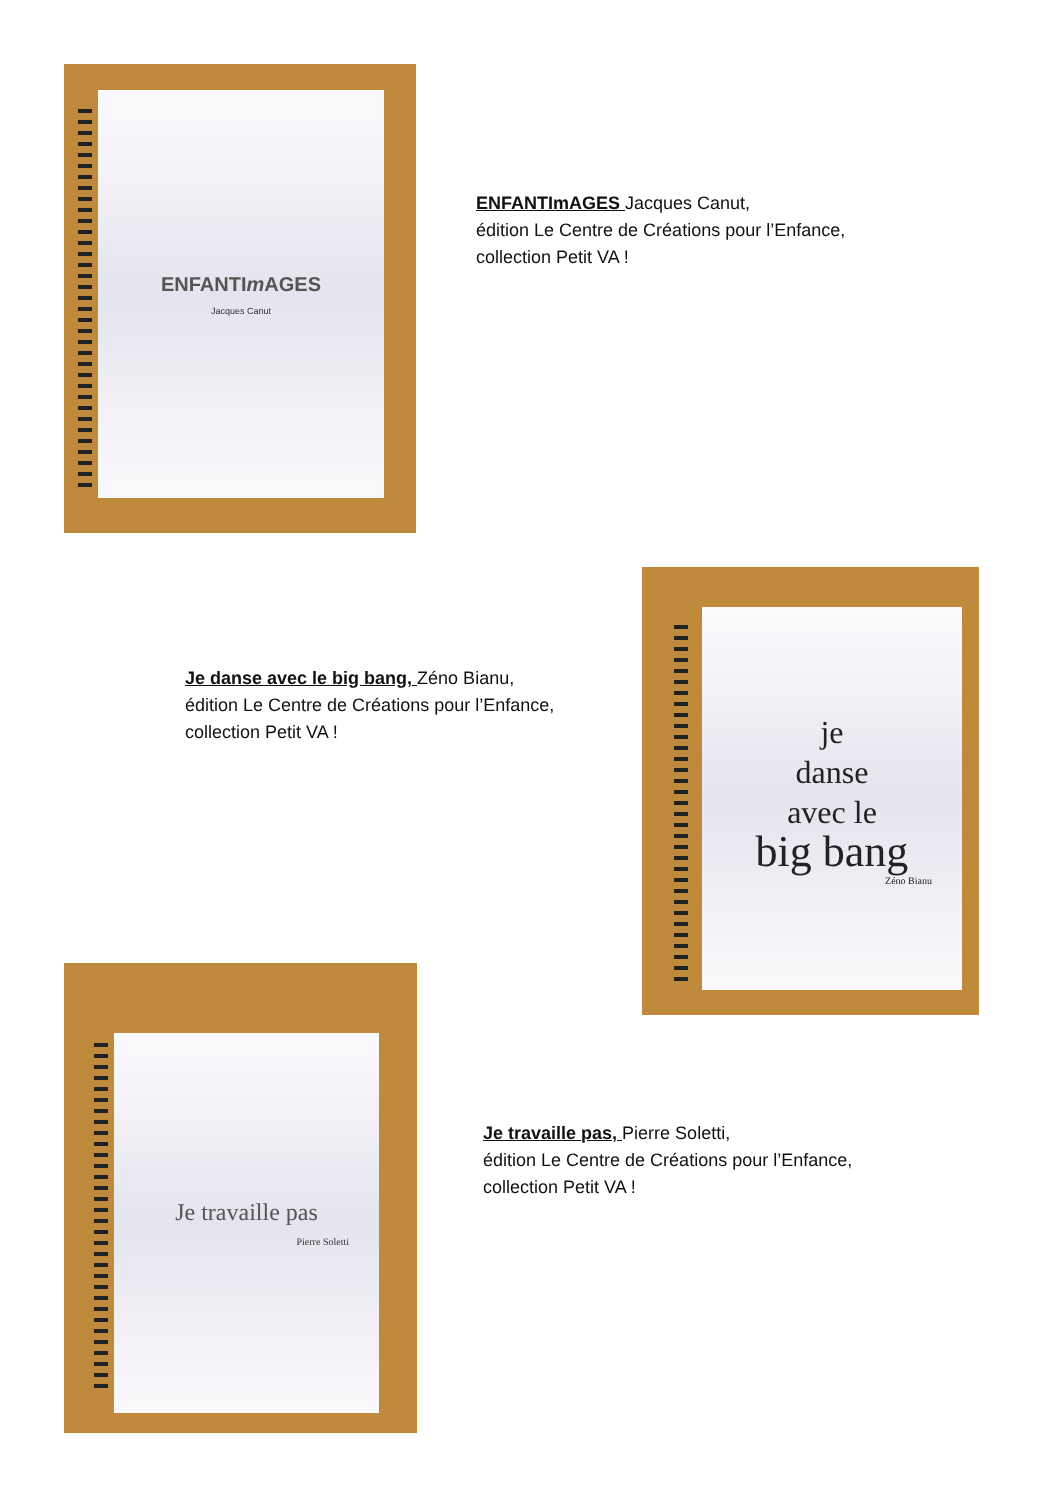ENFANTIm AGES
Jacques Canut
ENFANTImAGES Jacques Canut,
édition Le Centre de Créations pour l’Enfance,
collection Petit VA !
Je danse avec le big bang, Zéno Bianu,
édition Le Centre de Créations pour l’Enfance,
collection Petit VA !
je
danse
avec le
big bang
Zéno Bianu
Je travaille pas
Pierre Soletti
Je travaille pas, Pierre Soletti,
édition Le Centre de Créations pour l’Enfance,
collection Petit VA !